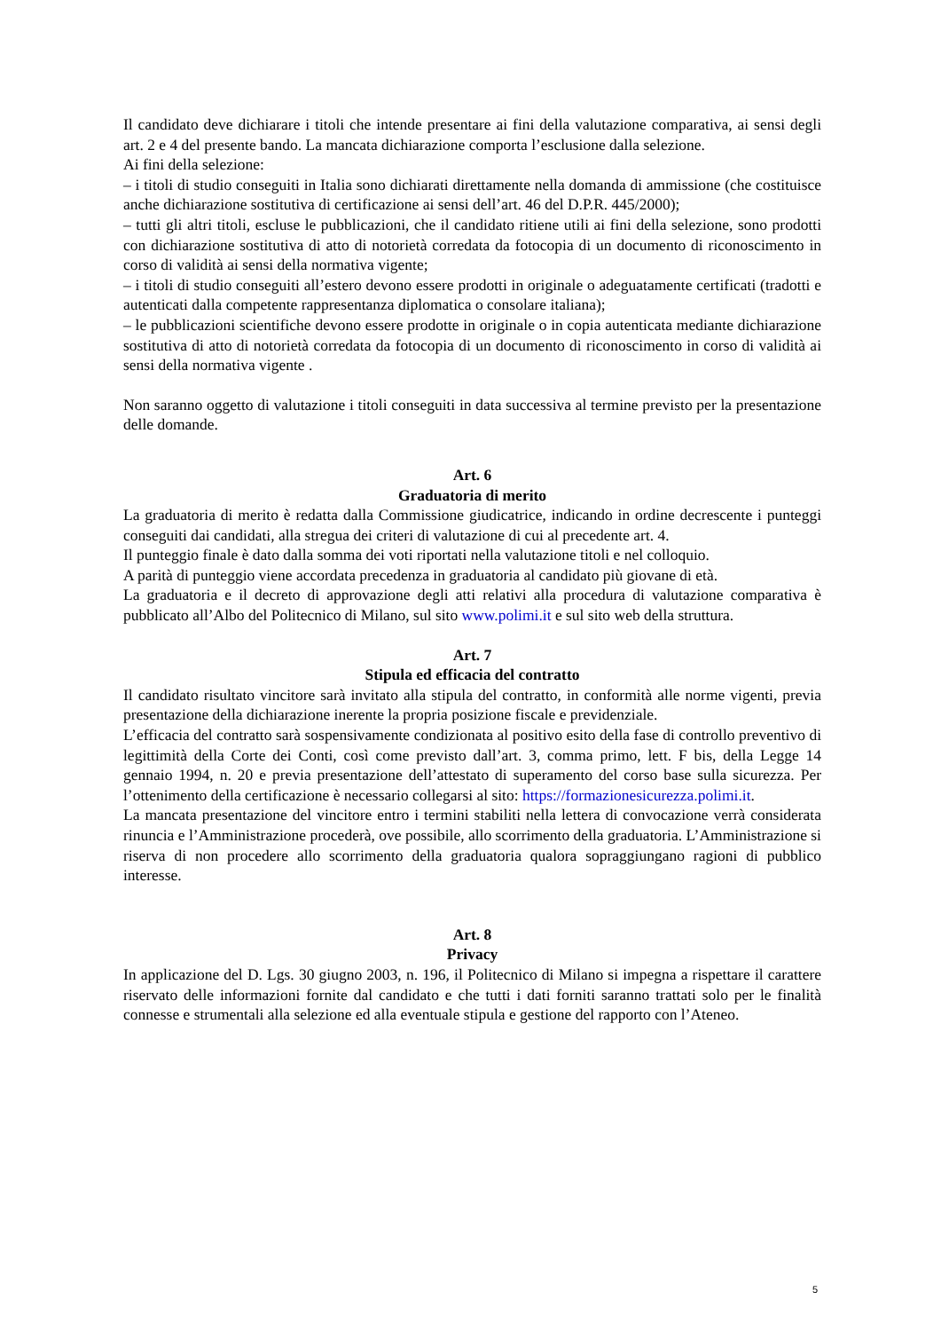Il candidato deve dichiarare i titoli che intende presentare ai fini della valutazione comparativa, ai sensi degli art. 2 e 4 del presente bando. La mancata dichiarazione comporta l’esclusione dalla selezione.
Ai fini della selezione:
– i titoli di studio conseguiti in Italia sono dichiarati direttamente nella domanda di ammissione (che costituisce anche dichiarazione sostitutiva di certificazione ai sensi dell’art. 46 del D.P.R. 445/2000);
– tutti gli altri titoli, escluse le pubblicazioni, che il candidato ritiene utili ai fini della selezione, sono prodotti con dichiarazione sostitutiva di atto di notorietà corredata da fotocopia di un documento di riconoscimento in corso di validità ai sensi della normativa vigente;
– i titoli di studio conseguiti all’estero devono essere prodotti in originale o adeguatamente certificati (tradotti e autenticati dalla competente rappresentanza diplomatica o consolare italiana);
– le pubblicazioni scientifiche devono essere prodotte in originale o in copia autenticata mediante dichiarazione sostitutiva di atto di notorietà corredata da fotocopia di un documento di riconoscimento in corso di validità ai sensi della normativa vigente .
Non saranno oggetto di valutazione i titoli conseguiti in data successiva al termine previsto per la presentazione delle domande.
Art. 6
Graduatoria di merito
La graduatoria di merito è redatta dalla Commissione giudicatrice, indicando in ordine decrescente i punteggi conseguiti dai candidati, alla stregua dei criteri di valutazione di cui al precedente art. 4.
Il punteggio finale è dato dalla somma dei voti riportati nella valutazione titoli e nel colloquio.
A parità di punteggio viene accordata precedenza in graduatoria al candidato più giovane di età.
La graduatoria e il decreto di approvazione degli atti relativi alla procedura di valutazione comparativa è pubblicato all’Albo del Politecnico di Milano, sul sito www.polimi.it e sul sito web della struttura.
Art. 7
Stipula ed efficacia del contratto
Il candidato risultato vincitore sarà invitato alla stipula del contratto, in conformità alle norme vigenti, previa presentazione della dichiarazione inerente la propria posizione fiscale e previdenziale.
L’efficacia del contratto sarà sospensivamente condizionata al positivo esito della fase di controllo preventivo di legittimità della Corte dei Conti, così come previsto dall’art. 3, comma primo, lett. F bis, della Legge 14 gennaio 1994, n. 20 e previa presentazione dell’attestato di superamento del corso base sulla sicurezza. Per l’ottenimento della certificazione è necessario collegarsi al sito: https://formazionesicurezza.polimi.it.
La mancata presentazione del vincitore entro i termini stabiliti nella lettera di convocazione verrà considerata rinuncia e l’Amministrazione procederà, ove possibile, allo scorrimento della graduatoria. L’Amministrazione si riserva di non procedere allo scorrimento della graduatoria qualora sopraggiungano ragioni di pubblico interesse.
Art. 8
Privacy
In applicazione del D. Lgs. 30 giugno 2003, n. 196, il Politecnico di Milano si impegna a rispettare il carattere riservato delle informazioni fornite dal candidato e che tutti i dati forniti saranno trattati solo per le finalità connesse e strumentali alla selezione ed alla eventuale stipula e gestione del rapporto con l’Ateneo.
5